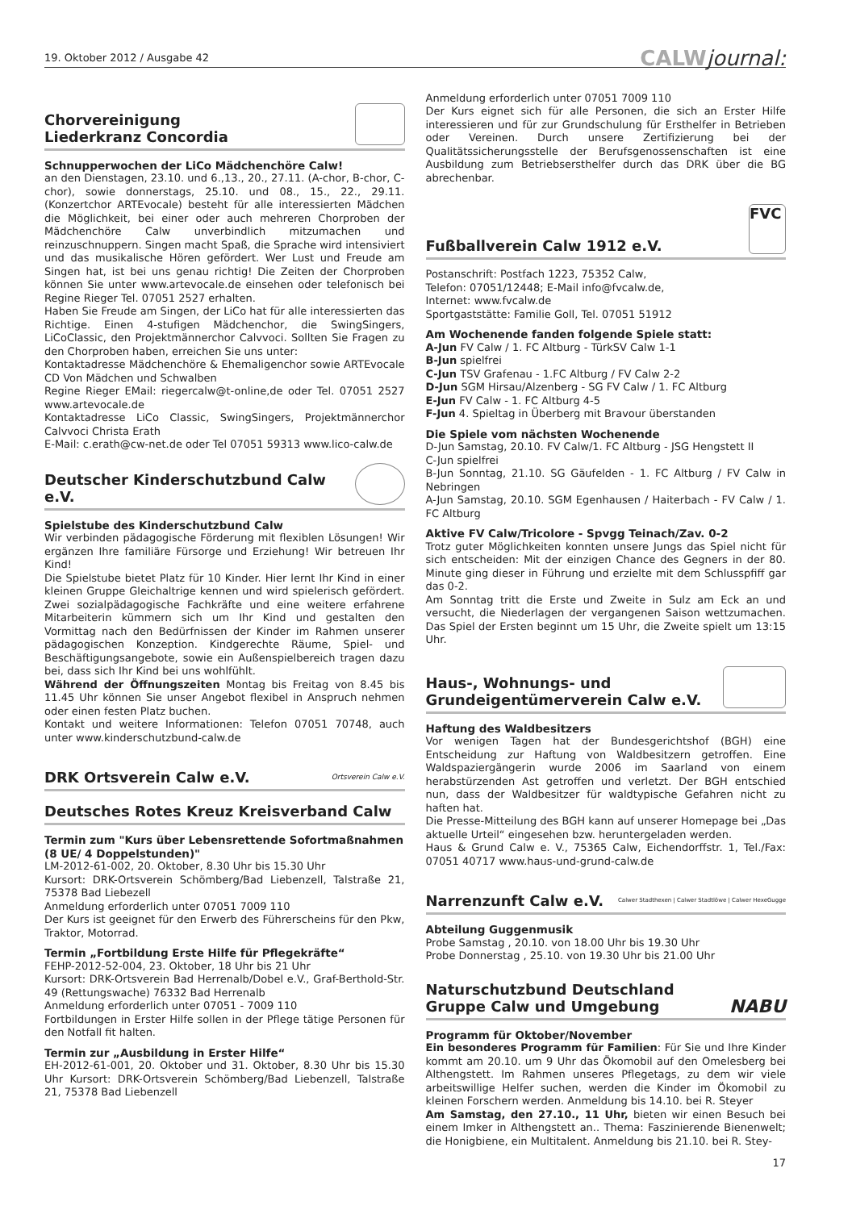19. Oktober 2012 / Ausgabe 42
CALWjournal:
Chorvereinigung
Liederkranz Concordia
Schnupperwochen der LiCo Mädchenchöre Calw!
an den Dienstagen, 23.10. und 6.,13., 20., 27.11. (A-chor, B-chor, C-chor), sowie donnerstags, 25.10. und 08., 15., 22., 29.11. (Konzertchor ARTEvocale) besteht für alle interessierten Mädchen die Möglichkeit, bei einer oder auch mehreren Chorproben der Mädchenchöre Calw unverbindlich mitzumachen und reinzuschnuppern. Singen macht Spaß, die Sprache wird intensiviert und das musikalische Hören gefördert. Wer Lust und Freude am Singen hat, ist bei uns genau richtig! Die Zeiten der Chorproben können Sie unter www.artevocale.de einsehen oder telefonisch bei Regine Rieger Tel. 07051 2527 erhalten.
Haben Sie Freude am Singen, der LiCo hat für alle interessierten das Richtige. Einen 4-stufigen Mädchenchor, die SwingSingers, LiCoClassic, den Projektmännerchor Calvvoci. Sollten Sie Fragen zu den Chorproben haben, erreichen Sie uns unter:
Kontaktadresse Mädchenchöre & Ehemaligenchor sowie ARTEvocale CD Von Mädchen und Schwalben
Regine Rieger EMail: riegercalw@t-online,de oder Tel. 07051 2527 www.artevocale.de
Kontaktadresse LiCo Classic, SwingSingers, Projektmännerchor Calvvoci Christa Erath
E-Mail: c.erath@cw-net.de oder Tel 07051 59313 www.lico-calw.de
Deutscher Kinderschutzbund Calw e.V.
Spielstube des Kinderschutzbund Calw
Wir verbinden pädagogische Förderung mit flexiblen Lösungen! Wir ergänzen Ihre familiäre Fürsorge und Erziehung! Wir betreuen Ihr Kind!
Die Spielstube bietet Platz für 10 Kinder. Hier lernt Ihr Kind in einer kleinen Gruppe Gleichaltrige kennen und wird spielerisch gefördert. Zwei sozialpädagogische Fachkräfte und eine weitere erfahrene Mitarbeiterin kümmern sich um Ihr Kind und gestalten den Vormittag nach den Bedürfnissen der Kinder im Rahmen unserer pädagogischen Konzeption. Kindgerechte Räume, Spiel- und Beschäftigungsangebote, sowie ein Außenspielbereich tragen dazu bei, dass sich Ihr Kind bei uns wohlfühlt.
Während der Öffnungszeiten Montag bis Freitag von 8.45 bis 11.45 Uhr können Sie unser Angebot flexibel in Anspruch nehmen oder einen festen Platz buchen.
Kontakt und weitere Informationen: Telefon 07051 70748, auch unter www.kinderschutzbund-calw.de
DRK Ortsverein Calw e.V. Ortsverein Calw e.V.
Deutsches Rotes Kreuz Kreisverband Calw
Termin zum "Kurs über Lebensrettende Sofortmaßnahmen (8 UE/ 4 Doppelstunden)"
LM-2012-61-002, 20. Oktober, 8.30 Uhr bis 15.30 Uhr
Kursort: DRK-Ortsverein Schömberg/Bad Liebenzell, Talstraße 21, 75378 Bad Liebezell
Anmeldung erforderlich unter 07051 7009 110
Der Kurs ist geeignet für den Erwerb des Führerscheins für den Pkw, Traktor, Motorrad.
Termin „Fortbildung Erste Hilfe für Pflegekräfte“
FEHP-2012-52-004, 23. Oktober, 18 Uhr bis 21 Uhr
Kursort: DRK-Ortsverein Bad Herrenalb/Dobel e.V., Graf-Berthold-Str. 49 (Rettungswache) 76332 Bad Herrenalb
Anmeldung erforderlich unter 07051 - 7009 110
Fortbildungen in Erster Hilfe sollen in der Pflege tätige Personen für den Notfall fit halten.
Termin zur „Ausbildung in Erster Hilfe“
EH-2012-61-001, 20. Oktober und 31. Oktober, 8.30 Uhr bis 15.30 Uhr Kursort: DRK-Ortsverein Schömberg/Bad Liebenzell, Talstraße 21, 75378 Bad Liebenzell
Anmeldung erforderlich unter 07051 7009 110
Der Kurs eignet sich für alle Personen, die sich an Erster Hilfe interessieren und für zur Grundschulung für Ersthelfer in Betrieben oder Vereinen. Durch unsere Zertifizierung bei der Qualitätssicherungsstelle der Berufsgenossenschaften ist eine Ausbildung zum Betriebsersthelfer durch das DRK über die BG abrechenbar.
Fußballverein Calw 1912 e.V. FVC
Postanschrift: Postfach 1223, 75352 Calw,
Telefon: 07051/12448; E-Mail info@fvcalw.de,
Internet: www.fvcalw.de
Sportgaststätte: Familie Goll, Tel. 07051 51912
Am Wochenende fanden folgende Spiele statt:
A-Jun FV Calw / 1. FC Altburg - TürkSV Calw 1-1
B-Jun spielfrei
C-Jun TSV Grafenau - 1.FC Altburg / FV Calw 2-2
D-Jun SGM Hirsau/Alzenberg - SG FV Calw / 1. FC Altburg
E-Jun FV Calw - 1. FC Altburg 4-5
F-Jun 4. Spieltag in Überberg mit Bravour überstanden
Die Spiele vom nächsten Wochenende
D-Jun Samstag, 20.10. FV Calw/1. FC Altburg - JSG Hengstett II
C-Jun spielfrei
B-Jun Sonntag, 21.10. SG Gäufelden - 1. FC Altburg / FV Calw in Nebringen
A-Jun Samstag, 20.10. SGM Egenhausen / Haiterbach - FV Calw / 1. FC Altburg
Aktive FV Calw/Tricolore - Spvgg Teinach/Zav. 0-2
Trotz guter Möglichkeiten konnten unsere Jungs das Spiel nicht für sich entscheiden: Mit der einzigen Chance des Gegners in der 80. Minute ging dieser in Führung und erzielte mit dem Schlusspfiff gar das 0-2.
Am Sonntag tritt die Erste und Zweite in Sulz am Eck an und versucht, die Niederlagen der vergangenen Saison wettzumachen. Das Spiel der Ersten beginnt um 15 Uhr, die Zweite spielt um 13:15 Uhr.
Haus-, Wohnungs- und
Grundeigentümerverein Calw e.V.
Haftung des Waldbesitzers
Vor wenigen Tagen hat der Bundesgerichtshof (BGH) eine Entscheidung zur Haftung von Waldbesitzern getroffen. Eine Waldspaziergängerin wurde 2006 im Saarland von einem herabstürzenden Ast getroffen und verletzt. Der BGH entschied nun, dass der Waldbesitzer für waldtypische Gefahren nicht zu haften hat.
Die Presse-Mitteilung des BGH kann auf unserer Homepage bei „Das aktuelle Urteil“ eingesehen bzw. heruntergeladen werden.
Haus & Grund Calw e. V., 75365 Calw, Eichendorffstr. 1, Tel./Fax: 07051 40717 www.haus-und-grund-calw.de
Narrenzunft Calw e.V. Calwer Stadthexen | Calwer Stadtlöwe | Calwer HexeGugge
Abteilung Guggenmusik
Probe Samstag , 20.10. von 18.00 Uhr bis 19.30 Uhr
Probe Donnerstag , 25.10. von 19.30 Uhr bis 21.00 Uhr
Naturschutzbund Deutschland
Gruppe Calw und Umgebung NABU
Programm für Oktober/November
Ein besonderes Programm für Familien: Für Sie und Ihre Kinder kommt am 20.10. um 9 Uhr das Ökomobil auf den Omelesberg bei Althengstett. Im Rahmen unseres Pflegetags, zu dem wir viele arbeitswillige Helfer suchen, werden die Kinder im Ökomobil zu kleinen Forschern werden. Anmeldung bis 14.10. bei R. Steyer
Am Samstag, den 27.10., 11 Uhr, bieten wir einen Besuch bei einem Imker in Althengstett an.. Thema: Faszinierende Bienenwelt; die Honigbiene, ein Multitalent. Anmeldung bis 21.10. bei R. Stey-
17